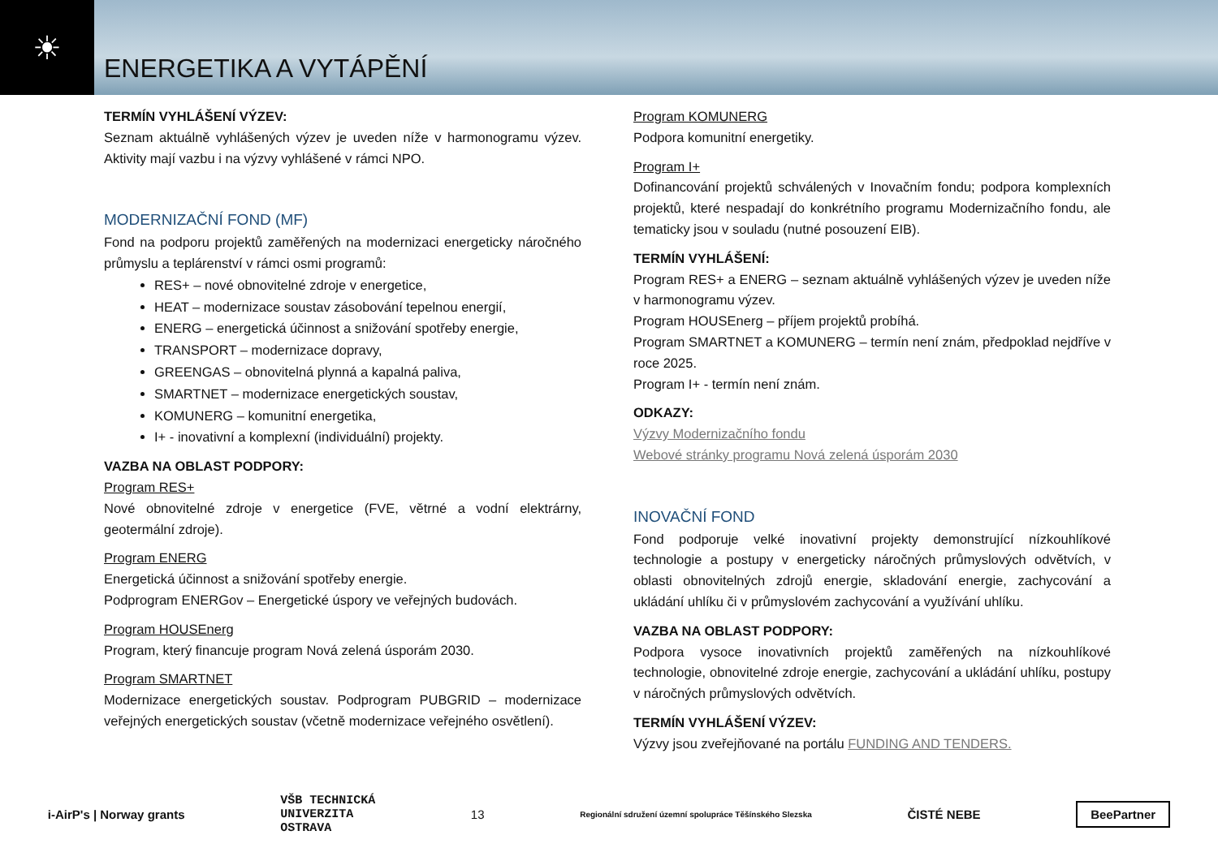☀
ENERGETIKA A VYTÁPĚNÍ
TERMÍN VYHLÁŠENÍ VÝZEV:
Seznam aktuálně vyhlášených výzev je uveden níže v harmonogramu výzev. Aktivity mají vazbu i na výzvy vyhlášené v rámci NPO.
MODERNIZAČNÍ FOND (MF)
Fond na podporu projektů zaměřených na modernizaci energeticky náročného průmyslu a teplárenství v rámci osmi programů:
RES+ – nové obnovitelné zdroje v energetice,
HEAT – modernizace soustav zásobování tepelnou energií,
ENERG – energetická účinnost a snižování spotřeby energie,
TRANSPORT – modernizace dopravy,
GREENGAS – obnovitelná plynná a kapalná paliva,
SMARTNET – modernizace energetických soustav,
KOMUNERG – komunitní energetika,
I+ - inovativní a komplexní (individuální) projekty.
VAZBA NA OBLAST PODPORY:
Program RES+
Nové obnovitelné zdroje v energetice (FVE, větrné a vodní elektrárny, geotermální zdroje).
Program ENERG
Energetická účinnost a snižování spotřeby energie.
Podprogram ENERGov – Energetické úspory ve veřejných budovách.
Program HOUSEnerg
Program, který financuje program Nová zelená úsporám 2030.
Program SMARTNET
Modernizace energetických soustav. Podprogram PUBGRID – modernizace veřejných energetických soustav (včetně modernizace veřejného osvětlení).
Program KOMUNERG
Podpora komunitní energetiky.
Program I+
Dofinancování projektů schválených v Inovačním fondu; podpora komplexních projektů, které nespadají do konkrétního programu Modernizačního fondu, ale tematicky jsou v souladu (nutné posouzení EIB).
TERMÍN VYHLÁŠENÍ:
Program RES+ a ENERG – seznam aktuálně vyhlášených výzev je uveden níže v harmonogramu výzev.
Program HOUSEnerg – příjem projektů probíhá.
Program SMARTNET a KOMUNERG – termín není znám, předpoklad nejdříve v roce 2025.
Program I+ - termín není znám.
ODKAZY:
Výzvy Modernizačního fondu
Webové stránky programu Nová zelená úsporám 2030
INOVAČNÍ FOND
Fond podporuje velké inovativní projekty demonstrující nízkouhlíkové technologie a postupy v energeticky náročných průmyslových odvětvích, v oblasti obnovitelných zdrojů energie, skladování energie, zachycování a ukládání uhlíku či v průmyslovém zachycování a využívání uhlíku.
VAZBA NA OBLAST PODPORY:
Podpora vysoce inovativních projektů zaměřených na nízkouhlíkové technologie, obnovitelné zdroje energie, zachycování a ukládání uhlíku, postupy v náročných průmyslových odvětvích.
TERMÍN VYHLÁŠENÍ VÝZEV:
Výzvy jsou zveřejňované na portálu FUNDING AND TENDERS.
i-AirP's | Norway grants VŠB TECHNICKÁ
UNIVERZITA
OSTRAVA 13 Regionální sdružení územní spolupráce Těšínského Slezska ČISTÉ NEBE BeePartner